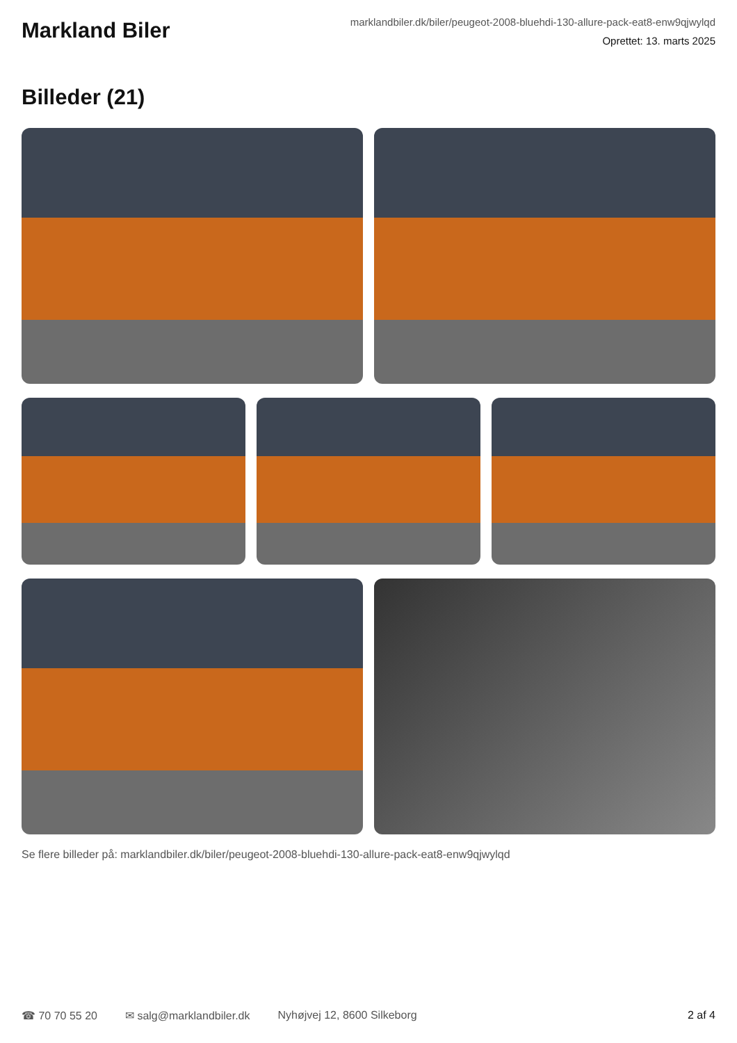Markland Biler
marklandbiler.dk/biler/peugeot-2008-bluehdi-130-allure-pack-eat8-enw9qjwylqd
Oprettet: 13. marts 2025
Billeder (21)
Se flere billeder på: marklandbiler.dk/biler/peugeot-2008-bluehdi-130-allure-pack-eat8-enw9qjwylqd
☎ 70 70 55 20 ✉ salg@marklandbiler.dk Nyhøjvej 12, 8600 Silkeborg 2 af 4